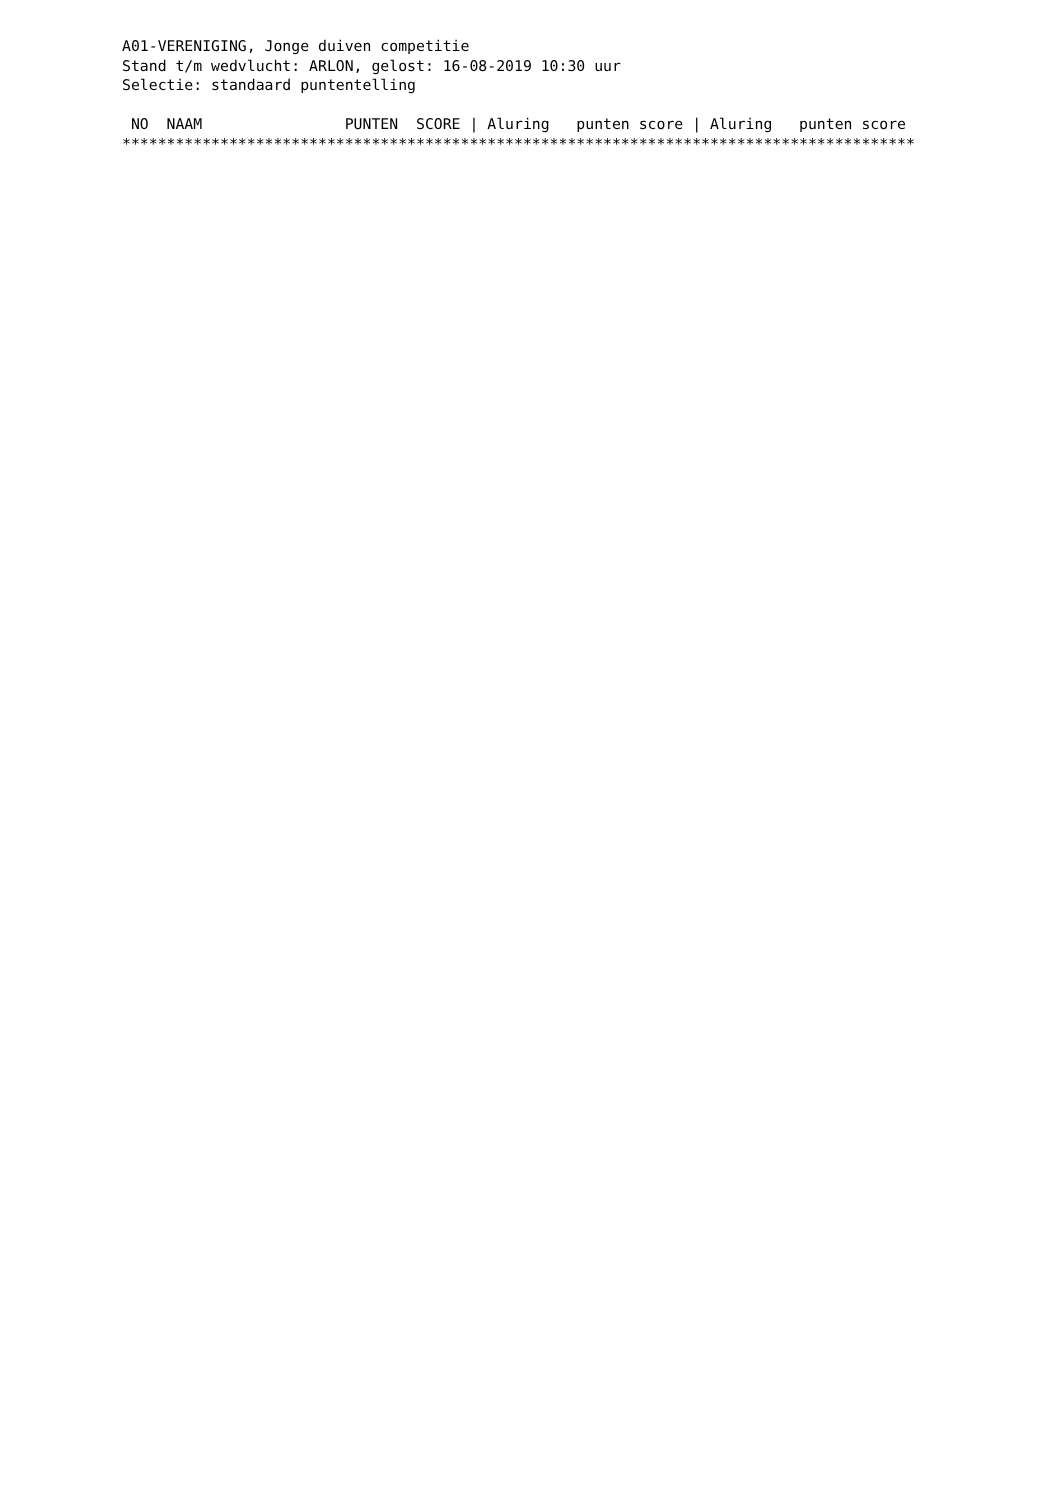A01-VERENIGING, Jonge duiven competitie
Stand t/m wedvlucht: ARLON, gelost: 16-08-2019 10:30 uur
Selectie: standaard puntentelling

 NO  NAAM                PUNTEN  SCORE | Aluring   punten score | Aluring   punten score
*****************************************************************************************